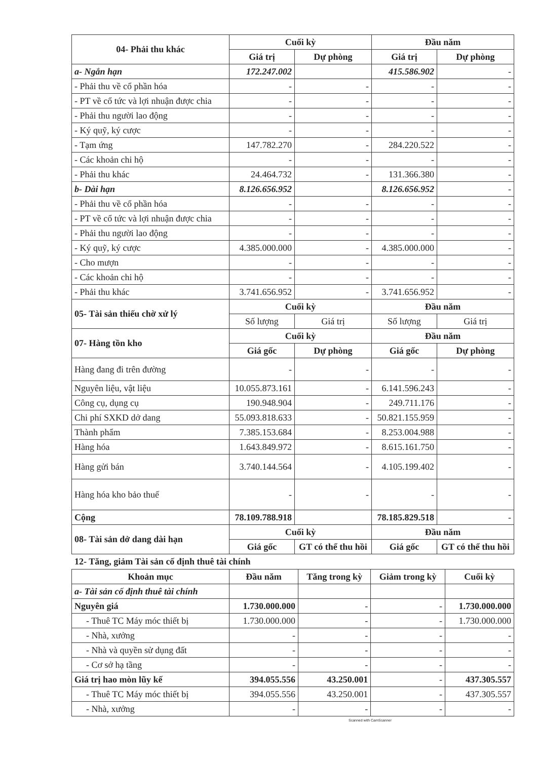| 04- Phải thu khác | Cuối kỳ | | Đầu năm | |
| --- | --- | --- | --- | --- |
| | Giá trị | Dự phòng | Giá trị | Dự phòng |
| a- Ngắn hạn | 172.247.002 | | 415.586.902 | - |
| - Phải thu về cổ phần hóa | - | - | - | - |
| - PT về cổ tức và lợi nhuận được chia | - | - | - | - |
| - Phải thu người lao động | - | - | - | - |
| - Ký quỹ, ký cược | - | - | - | - |
| - Tạm ứng | 147.782.270 | - | 284.220.522 | - |
| - Các khoản chi hộ | - | - | - | - |
| - Phải thu khác | 24.464.732 | - | 131.366.380 | - |
| b- Dài hạn | 8.126.656.952 | | 8.126.656.952 | - |
| - Phải thu về cổ phần hóa | - | - | - | - |
| - PT về cổ tức và lợi nhuận được chia | - | - | - | - |
| - Phải thu người lao động | - | - | - | - |
| - Ký quỹ, ký cược | 4.385.000.000 | - | 4.385.000.000 | - |
| - Cho mượn | - | - | - | - |
| - Các khoản chi hộ | - | - | - | - |
| - Phải thu khác | 3.741.656.952 | - | 3.741.656.952 | - |
| 05- Tài sản thiếu chờ xử lý | Cuối kỳ | | Đầu năm | |
| | Số lượng | Giá trị | Số lượng | Giá trị |
| 07- Hàng tồn kho | Cuối kỳ | | Đầu năm | |
| | Giá gốc | Dự phòng | Giá gốc | Dự phòng |
| Hàng đang đi trên đường | - | - | - | - |
| Nguyên liệu, vật liệu | 10.055.873.161 | - | 6.141.596.243 | - |
| Công cụ, dụng cụ | 190.948.904 | - | 249.711.176 | - |
| Chi phí SXKD dở dang | 55.093.818.633 | - | 50.821.155.959 | - |
| Thành phẩm | 7.385.153.684 | - | 8.253.004.988 | - |
| Hàng hóa | 1.643.849.972 | - | 8.615.161.750 | - |
| Hàng gửi bán | 3.740.144.564 | - | 4.105.199.402 | - |
| Hàng hóa kho bảo thuế | - | - | - | - |
| Cộng | 78.109.788.918 | | 78.185.829.518 | - |
| 08- Tài sản dở dang dài hạn | Cuối kỳ | | Đầu năm | |
| | Giá gốc | GT có thể thu hồi | Giá gốc | GT có thể thu hồi |
12- Tăng, giảm Tài sản cố định thuê tài chính
| Khoản mục | Đầu năm | Tăng trong kỳ | Giảm trong kỳ | Cuối kỳ |
| --- | --- | --- | --- | --- |
| a- Tài sản cố định thuê tài chính | | | | |
| Nguyên giá | 1.730.000.000 | - | - | 1.730.000.000 |
| - Thuê TC Máy móc thiết bị | 1.730.000.000 | - | - | 1.730.000.000 |
| - Nhà, xưởng | - | - | - | - |
| - Nhà và quyền sử dụng đất | - | - | - | - |
| - Cơ sở hạ tầng | - | - | - | - |
| Giá trị hao mòn lũy kế | 394.055.556 | 43.250.001 | - | 437.305.557 |
| - Thuê TC Máy móc thiết bị | 394.055.556 | 43.250.001 | - | 437.305.557 |
| - Nhà, xưởng | - | - | - | - |
Scanned with CamScanner